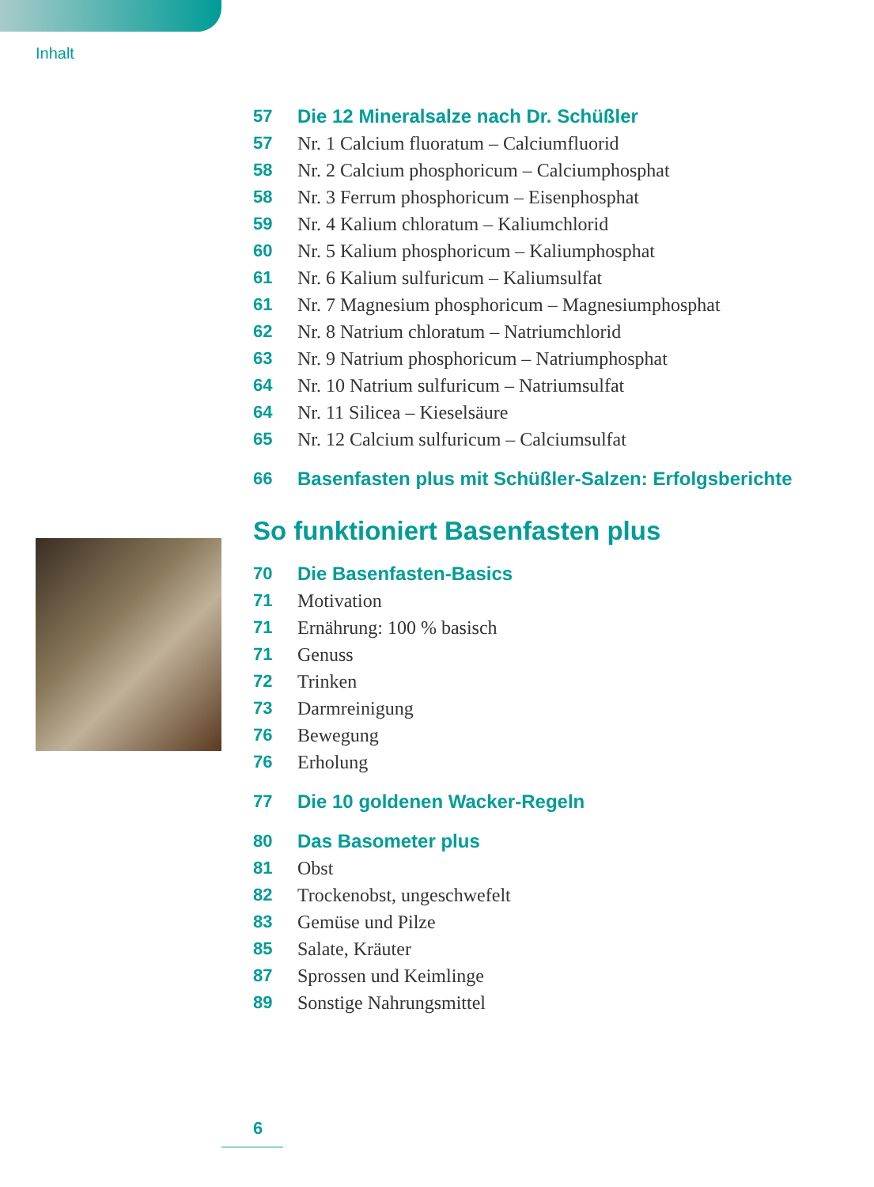Inhalt
57 Die 12 Mineralsalze nach Dr. Schüßler
57 Nr. 1 Calcium fluoratum – Calciumfluorid
58 Nr. 2 Calcium phosphoricum – Calciumphosphat
58 Nr. 3 Ferrum phosphoricum – Eisenphosphat
59 Nr. 4 Kalium chloratum – Kaliumchlorid
60 Nr. 5 Kalium phosphoricum – Kaliumphosphat
61 Nr. 6 Kalium sulfuricum – Kaliumsulfat
61 Nr. 7 Magnesium phosphoricum – Magnesiumphosphat
62 Nr. 8 Natrium chloratum – Natriumchlorid
63 Nr. 9 Natrium phosphoricum – Natriumphosphat
64 Nr. 10 Natrium sulfuricum – Natriumsulfat
64 Nr. 11 Silicea – Kieselsäure
65 Nr. 12 Calcium sulfuricum – Calciumsulfat
66 Basenfasten plus mit Schüßler-Salzen: Erfolgsberichte
So funktioniert Basenfasten plus
70 Die Basenfasten-Basics
71 Motivation
71 Ernährung: 100 % basisch
71 Genuss
72 Trinken
73 Darmreinigung
76 Bewegung
76 Erholung
77 Die 10 goldenen Wacker-Regeln
80 Das Basometer plus
81 Obst
82 Trockenobst, ungeschwefelt
83 Gemüse und Pilze
85 Salate, Kräuter
87 Sprossen und Keimlinge
89 Sonstige Nahrungsmittel
6